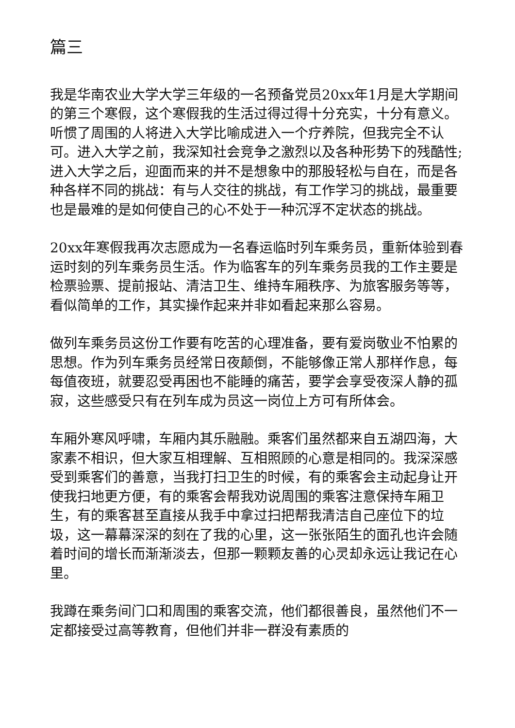篇三
我是华南农业大学大学三年级的一名预备党员20xx年1月是大学期间的第三个寒假，这个寒假我的生活过得过得十分充实，十分有意义。听惯了周围的人将进入大学比喻成进入一个疗养院，但我完全不认可。进入大学之前，我深知社会竞争之激烈以及各种形势下的残酷性;进入大学之后，迎面而来的并不是想象中的那股轻松与自在，而是各种各样不同的挑战：有与人交往的挑战，有工作学习的挑战，最重要也是最难的是如何使自己的心不处于一种沉浮不定状态的挑战。
20xx年寒假我再次志愿成为一名春运临时列车乘务员，重新体验到春运时刻的列车乘务员生活。作为临客车的列车乘务员我的工作主要是检票验票、提前报站、清洁卫生、维持车厢秩序、为旅客服务等等，看似简单的工作，其实操作起来并非如看起来那么容易。
做列车乘务员这份工作要有吃苦的心理准备，要有爱岗敬业不怕累的思想。作为列车乘务员经常日夜颠倒，不能够像正常人那样作息，每每值夜班，就要忍受再困也不能睡的痛苦，要学会享受夜深人静的孤寂，这些感受只有在列车成为员这一岗位上方可有所体会。
车厢外寒风呼啸，车厢内其乐融融。乘客们虽然都来自五湖四海，大家素不相识，但大家互相理解、互相照顾的心意是相同的。我深深感受到乘客们的善意，当我打扫卫生的时候，有的乘客会主动起身让开使我扫地更方便，有的乘客会帮我劝说周围的乘客注意保持车厢卫生，有的乘客甚至直接从我手中拿过扫把帮我清洁自己座位下的垃圾，这一幕幕深深的刻在了我的心里，这一张张陌生的面孔也许会随着时间的增长而渐渐淡去，但那一颗颗友善的心灵却永远让我记在心里。
我蹲在乘务间门口和周围的乘客交流，他们都很善良，虽然他们不一定都接受过高等教育，但他们并非一群没有素质的